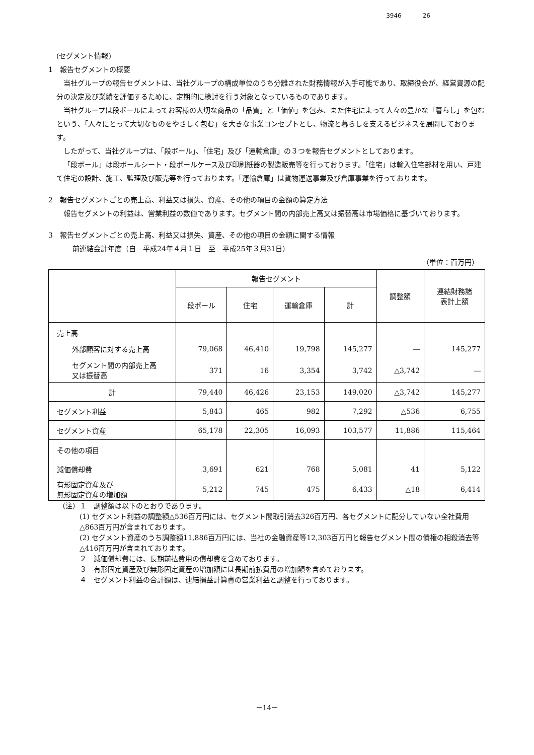3946 26
(セグメント情報)
1　報告セグメントの概要
当社グループの報告セグメントは、当社グループの構成単位のうち分離された財務情報が入手可能であり、取締役会が、経営資源の配分の決定及び業績を評価するために、定期的に検討を行う対象となっているものであります。
当社グループは段ボールによってお客様の大切な商品の「品質」と「価値」を包み、また住宅によって人々の豊かな「暮らし」を包むという、「人々にとって大切なものをやさしく包む」を大きな事業コンセプトとし、物流と暮らしを支えるビジネスを展開しております。
したがって、当社グループは、「段ボール」、「住宅」及び「運輸倉庫」の３つを報告セグメントとしております。
「段ボール」は段ボールシート・段ボールケース及び印刷紙器の製造販売等を行っております。「住宅」は輸入住宅部材を用い、戸建て住宅の設計、施工、監理及び販売等を行っております。「運輸倉庫」は貨物運送事業及び倉庫事業を行っております。
2　報告セグメントごとの売上高、利益又は損失、資産、その他の項目の金額の算定方法
報告セグメントの利益は、営業利益の数値であります。セグメント間の内部売上高又は振替高は市場価格に基づいております。
3　報告セグメントごとの売上高、利益又は損失、資産、その他の項目の金額に関する情報
前連結会計年度（自　平成24年４月１日　至　平成25年３月31日）
（単位：百万円）
| | 報告セグメント | | | | 調整額 | 連結財務諸 表計上額 |
| --- | --- | --- | --- | --- | --- | --- |
| | 段ボール | 住宅 | 運輸倉庫 | 計 | | |
| 売上高 | | | | | | |
| 外部顧客に対する売上高 | 79,068 | 46,410 | 19,798 | 145,277 | ― | 145,277 |
| セグメント間の内部売上高 又は振替高 | 371 | 16 | 3,354 | 3,742 | △3,742 | ― |
| 計 | 79,440 | 46,426 | 23,153 | 149,020 | △3,742 | 145,277 |
| セグメント利益 | 5,843 | 465 | 982 | 7,292 | △536 | 6,755 |
| セグメント資産 | 65,178 | 22,305 | 16,093 | 103,577 | 11,886 | 115,464 |
| その他の項目 | | | | | | |
| 減価償却費 | 3,691 | 621 | 768 | 5,081 | 41 | 5,122 |
| 有形固定資産及び 無形固定資産の増加額 | 5,212 | 745 | 475 | 6,433 | △18 | 6,414 |
（注）１　調整額は以下のとおりであります。
(1) セグメント利益の調整額△536百万円には、セグメント間取引消去326百万円、各セグメントに配分していない全社費用△863百万円が含まれております。
(2) セグメント資産のうち調整額11,886百万円には、当社の金融資産等12,303百万円と報告セグメント間の債権の相殺消去等△416百万円が含まれております。
２　減価償却費には、長期前払費用の償却費を含めております。
３　有形固定資産及び無形固定資産の増加額には長期前払費用の増加額を含めております。
４　セグメント利益の合計額は、連結損益計算書の営業利益と調整を行っております。
－14－